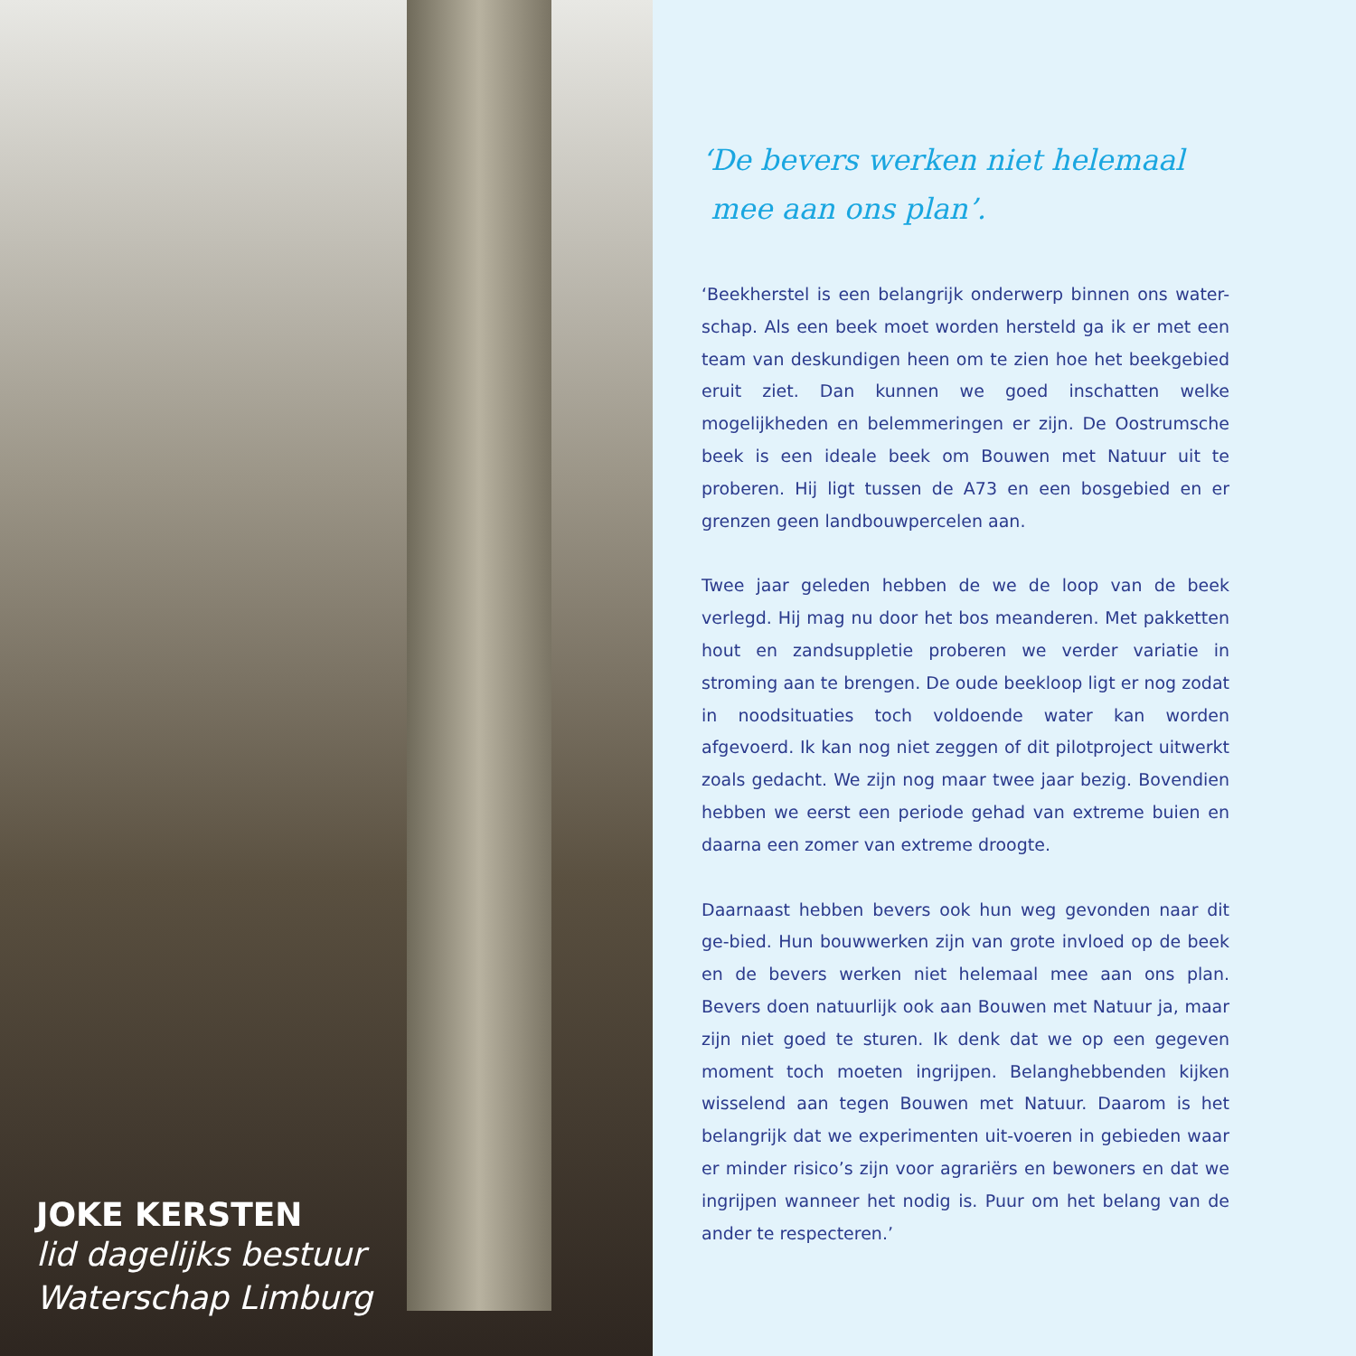JOKE KERSTEN
lid dagelijks bestuur
Waterschap Limburg
‘De bevers werken niet helemaal
mee aan ons plan’.
‘Beekherstel is een belangrijk onderwerp binnen ons water-schap. Als een beek moet worden hersteld ga ik er met een team van deskundigen heen om te zien hoe het beekgebied eruit ziet. Dan kunnen we goed inschatten welke mogelijkheden en belemmeringen er zijn. De Oostrumsche beek is een ideale beek om Bouwen met Natuur uit te proberen. Hij ligt tussen de A73 en een bosgebied en er grenzen geen landbouwpercelen aan.
Twee jaar geleden hebben de we de loop van de beek verlegd. Hij mag nu door het bos meanderen. Met pakketten hout en zandsuppletie proberen we verder variatie in stroming aan te brengen. De oude beekloop ligt er nog zodat in noodsituaties toch voldoende water kan worden afgevoerd. Ik kan nog niet zeggen of dit pilotproject uitwerkt zoals gedacht. We zijn nog maar twee jaar bezig. Bovendien hebben we eerst een periode gehad van extreme buien en daarna een zomer van extreme droogte.
Daarnaast hebben bevers ook hun weg gevonden naar dit ge-bied. Hun bouwwerken zijn van grote invloed op de beek en de bevers werken niet helemaal mee aan ons plan. Bevers doen natuurlijk ook aan Bouwen met Natuur ja, maar zijn niet goed te sturen. Ik denk dat we op een gegeven moment toch moeten ingrijpen. Belanghebbenden kijken wisselend aan tegen Bouwen met Natuur. Daarom is het belangrijk dat we experimenten uit-voeren in gebieden waar er minder risico’s zijn voor agrariërs en bewoners en dat we ingrijpen wanneer het nodig is. Puur om het belang van de ander te respecteren.’